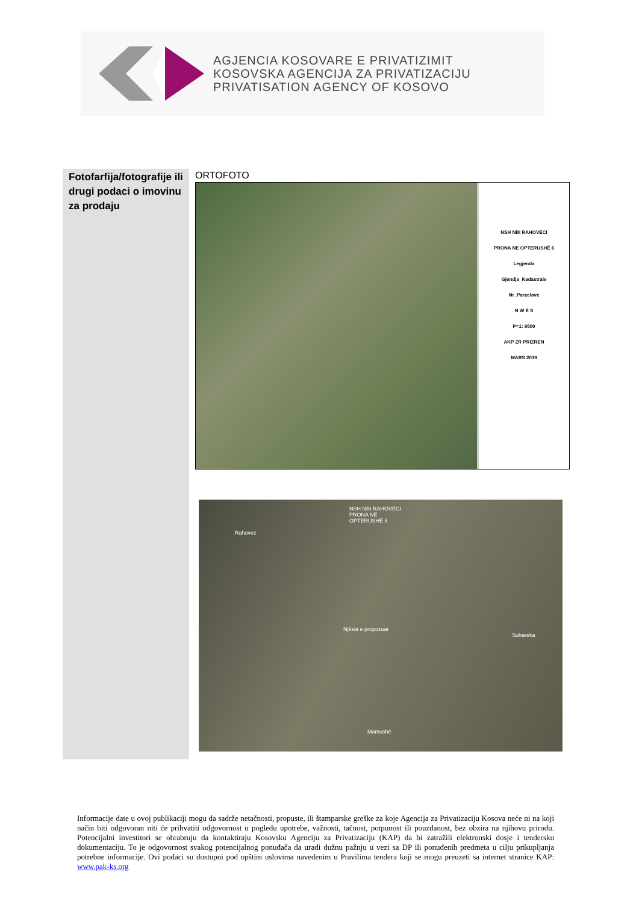AGJENCIA KOSOVARE E PRIVATIZIMIT
KOSOVSKA AGENCIJA ZA PRIVATIZACIJU
PRIVATISATION AGENCY OF KOSOVO
| Fotofarfija/fotografije ili drugi podaci o imovinu za prodaju | ORTOFOTO NSH NBI RAHOVECI PRONA NE OPTERUSHË 6 Legjenda Gjendja_Kadastrale Nr_Parcelave N W E S P=1: 9500 AKP ZR PRIZREN MARS 2019 NSH NBI RAHOVECI PRONA NË OPTERUSHË 6 Rahovec Njësia e propozuar Suhareka Mamushë |
Informacije date u ovoj publikaciji mogu da sadrže netačnosti, propuste, ili štamparske greške za koje Agencija za Privatizaciju Kosova neće ni na koji način biti odgovoran niti će prihvatiti odgovornost u pogledu upotrebe, važnosti, tačnost, potpunost ili pouzdanost, bez obzira na njihovu prirodu. Potencijalni investitori se ohrabruju da kontaktiraju Kosovsku Agenciju za Privatizaciju (KAP) da bi zatražili elektronski dosje i tendersku dokumentaciju. To je odgovornost svakog potencijalnog ponuđača da uradi dužnu pažnju u vezi sa DP ili ponuđenih predmeta u cilju prikupljanja potrebne informacije. Ovi podaci su dostupni pod opštim uslovima navedenim u Pravilima tendera koji se mogu preuzeti sa internet stranice KAP: www.pak-ks.org